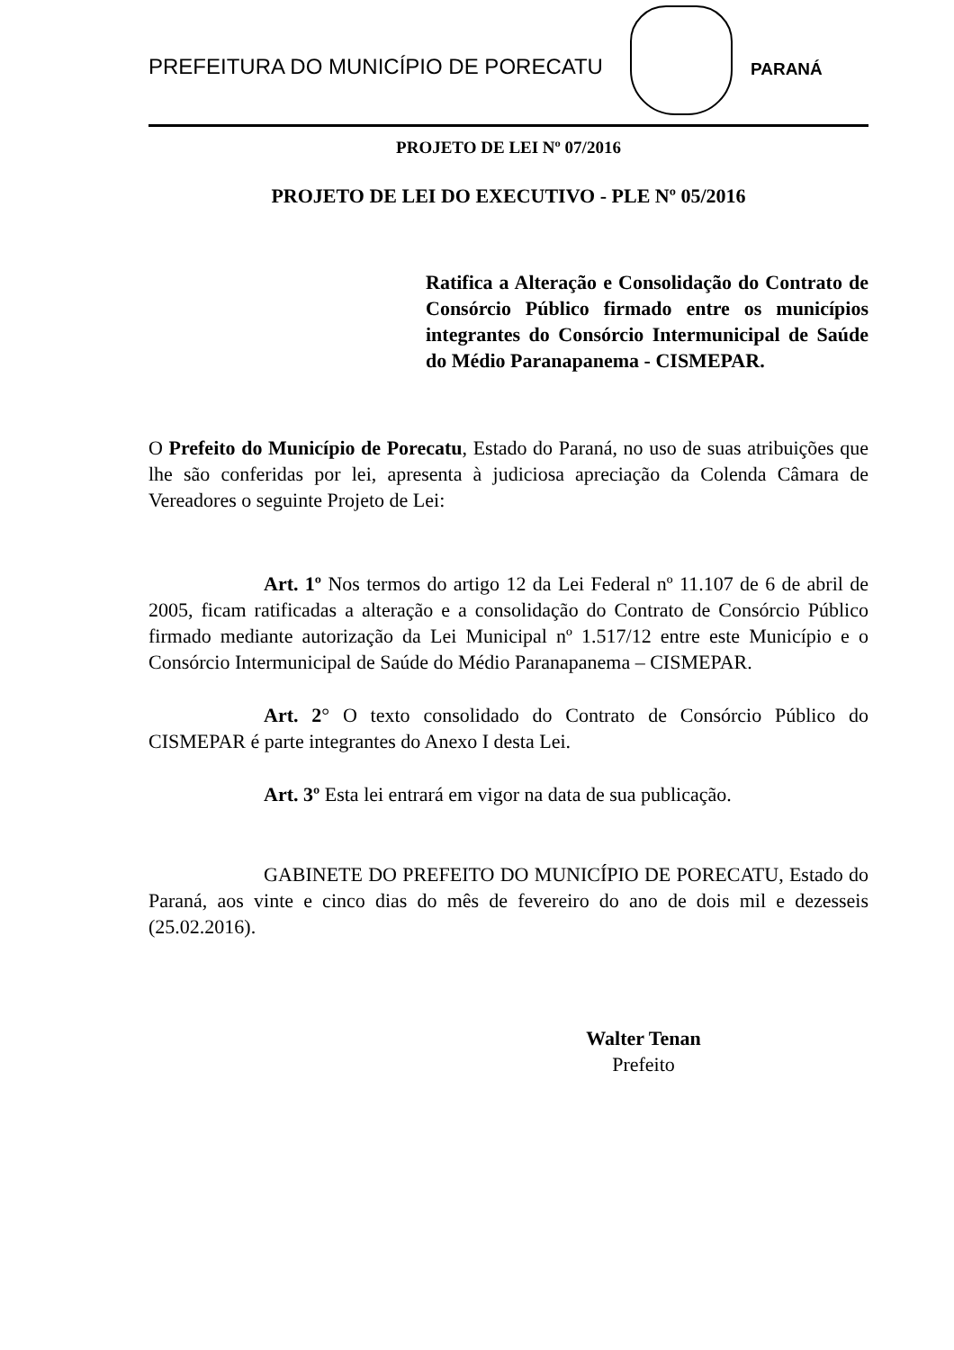PREFEITURA DO MUNICÍPIO DE PORECATU
PARANÁ
PROJETO DE LEI Nº 07/2016
PROJETO DE LEI DO EXECUTIVO - PLE Nº 05/2016
Ratifica a Alteração e Consolidação do Contrato de Consórcio Público firmado entre os municípios integrantes do Consórcio Intermunicipal de Saúde do Médio Paranapanema - CISMEPAR.
O Prefeito do Município de Porecatu, Estado do Paraná, no uso de suas atribuições que lhe são conferidas por lei, apresenta à judiciosa apreciação da Colenda Câmara de Vereadores o seguinte Projeto de Lei:
Art. 1º Nos termos do artigo 12 da Lei Federal nº 11.107 de 6 de abril de 2005, ficam ratificadas a alteração e a consolidação do Contrato de Consórcio Público firmado mediante autorização da Lei Municipal nº 1.517/12 entre este Município e o Consórcio Intermunicipal de Saúde do Médio Paranapanema – CISMEPAR.
Art. 2° O texto consolidado do Contrato de Consórcio Público do CISMEPAR é parte integrantes do Anexo I desta Lei.
Art. 3º Esta lei entrará em vigor na data de sua publicação.
GABINETE DO PREFEITO DO MUNICÍPIO DE PORECATU, Estado do Paraná, aos vinte e cinco dias do mês de fevereiro do ano de dois mil e dezesseis (25.02.2016).
Walter Tenan
Prefeito